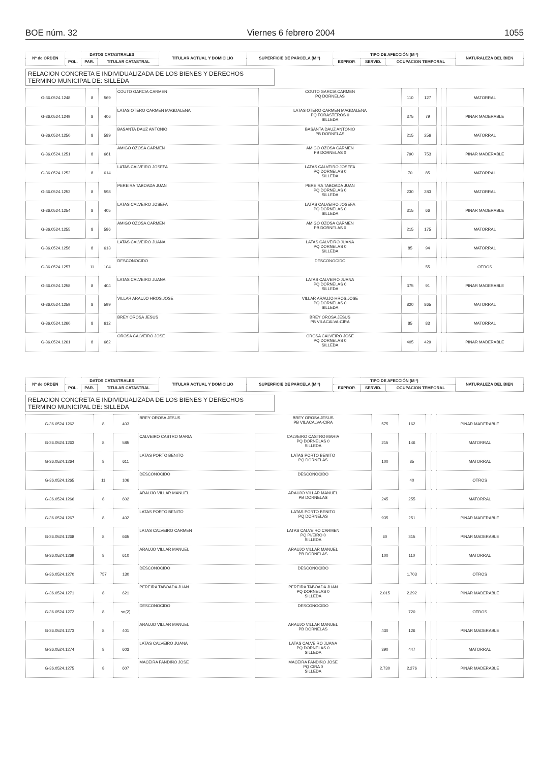BOE núm. 32 Viernes 6 febrero 2004 1055
| Nº de ORDEN | DATOS CATASTRALES | | | TITULAR ACTUAL Y DOMICILIO | SUPERFICIE DE PARCELA (M ²) | TIPO DE AFECCIÓN (M ²) | | | NATURALEZA DEL BIEN |
| --- | --- | --- | --- | --- | --- | --- | --- | --- | --- |
| | POL. | PAR. | TITULAR CATASTRAL | | | EXPROP. | SERVID. | OCUPACION TEMPORAL | |
RELACION CONCRETA E INDIVIDUALIZADA DE LOS BIENES Y DERECHOS
TERMINO MUNICIPAL DE: SILLEDA
| G-36.0524.1248 | 8 | 569 | COUTO GARCIA CARMEN | COUTO GARCIA CARMEN PQ DORNELAS | 110 | 127 | | | MATORRAL |
| G-36.0524.1249 | 8 | 406 | LATAS OTERO CARMEN MAGDALENA | LATAS OTERO CARMEN MAGDALENA PQ FORASTEROS 0 SILLEDA | 375 | 79 | | | PINAR MADERABLE |
| G-36.0524.1250 | 8 | 589 | BASANTA DAUZ ANTONIO | BASANTA DAUZ ANTONIO PB DORNELAS | 215 | 256 | | | MATORRAL |
| G-36.0524.1251 | 8 | 661 | AMIGO OZOSA CARMEN | AMIGO OZOSA CARMEN PB DORNELAS 0 | 790 | 753 | | | PINAR MADERABLE |
| G-36.0524.1252 | 8 | 614 | LATAS CALVEIRO JOSEFA | LATAS CALVEIRO JOSEFA PQ DORNELAS 0 SILLEDA | 70 | 85 | | | MATORRAL |
| G-36.0524.1253 | 8 | 598 | PEREIRA TABOADA JUAN | PEREIRA TABOADA JUAN PQ DORNELAS 0 SILLEDA | 230 | 283 | | | MATORRAL |
| G-36.0524.1254 | 8 | 405 | LATAS CALVEIRO JOSEFA | LATAS CALVEIRO JOSEFA PQ DORNELAS 0 SILLEDA | 315 | 66 | | | PINAR MADERABLE |
| G-36.0524.1255 | 8 | 586 | AMIGO OZOSA CARMEN | AMIGO OZOSA CARMEN PB DORNELAS 0 | 215 | 175 | | | MATORRAL |
| G-36.0524.1256 | 8 | 613 | LATAS CALVEIRO JUANA | LATAS CALVEIRO JUANA PQ DORNELAS 0 SILLEDA | 85 | 94 | | | MATORRAL |
| G-36.0524.1257 | 11 | 104 | DESCONOCIDO | DESCONOCIDO | | 55 | | | OTROS |
| G-36.0524.1258 | 8 | 404 | LATAS CALVEIRO JUANA | LATAS CALVEIRO JUANA PQ DORNELAS 0 SILLEDA | 375 | 91 | | | PINAR MADERABLE |
| G-36.0524.1259 | 8 | 599 | VILLAR ARAUJO HROS.JOSE | VILLAR ARAUJO HROS.JOSE PQ DORNELAS 0 SILLEDA | 820 | 865 | | | MATORRAL |
| G-36.0524.1260 | 8 | 612 | BREY OROSA JESUS | BREY OROSA JESUS PB VILACALVA-CIRA | 85 | 83 | | | MATORRAL |
| G-36.0524.1261 | 8 | 662 | OROSA CALVEIRO JOSE | OROSA CALVEIRO JOSE PQ DORNELAS 0 SILLEDA | 405 | 429 | | | PINAR MADERABLE |
| Nº de ORDEN | DATOS CATASTRALES | | | TITULAR ACTUAL Y DOMICILIO | SUPERFICIE DE PARCELA (M ²) | TIPO DE AFECCIÓN (M ²) | | | NATURALEZA DEL BIEN |
| --- | --- | --- | --- | --- | --- | --- | --- | --- | --- |
| | POL. | PAR. | TITULAR CATASTRAL | | | EXPROP. | SERVID. | OCUPACION TEMPORAL | |
RELACION CONCRETA E INDIVIDUALIZADA DE LOS BIENES Y DERECHOS
TERMINO MUNICIPAL DE: SILLEDA
| G-36.0524.1262 | 8 | 403 | BREY OROSA JESUS | BREY OROSA JESUS PB VILACALVA-CIRA | 575 | 162 | | | PINAR MADERABLE |
| G-36.0524.1263 | 8 | 585 | CALVEIRO CASTRO MARIA | CALVEIRO CASTRO MARIA PQ DORNELAS 0 SILLEDA | 215 | 146 | | | MATORRAL |
| G-36.0524.1264 | 8 | 611 | LATAS PORTO BENITO | LATAS PORTO BENITO PQ DORNELAS | 100 | 85 | | | MATORRAL |
| G-36.0524.1265 | 11 | 106 | DESCONOCIDO | DESCONOCIDO | | 40 | | | OTROS |
| G-36.0524.1266 | 8 | 602 | ARAUJO VILLAR MANUEL | ARAUJO VILLAR MANUEL PB DORNELAS | 245 | 255 | | | MATORRAL |
| G-36.0524.1267 | 8 | 402 | LATAS PORTO BENITO | LATAS PORTO BENITO PQ DORNELAS | 935 | 251 | | | PINAR MADERABLE |
| G-36.0524.1268 | 8 | 665 | LATAS CALVEIRO CARMEN | LATAS CALVEIRO CARMEN PQ PI/EIRO 0 SILLEDA | 60 | 315 | | | PINAR MADERABLE |
| G-36.0524.1269 | 8 | 610 | ARAUJO VILLAR MANUEL | ARAUJO VILLAR MANUEL PB DORNELAS | 100 | 110 | | | MATORRAL |
| G-36.0524.1270 | 757 | 130 | DESCONOCIDO | DESCONOCIDO | | 1.703 | | | OTROS |
| G-36.0524.1271 | 8 | 621 | PEREIRA TABOADA JUAN | PEREIRA TABOADA JUAN PQ DORNELAS 0 SILLEDA | 2.015 | 2.292 | | | PINAR MADERABLE |
| G-36.0524.1272 | 8 | sn(2) | DESCONOCIDO | DESCONOCIDO | | 720 | | | OTROS |
| G-36.0524.1273 | 8 | 401 | ARAUJO VILLAR MANUEL | ARAUJO VILLAR MANUEL PB DORNELAS | 430 | 126 | | | PINAR MADERABLE |
| G-36.0524.1274 | 8 | 603 | LATAS CALVEIRO JUANA | LATAS CALVEIRO JUANA PQ DORNELAS 0 SILLEDA | 390 | 447 | | | MATORRAL |
| G-36.0524.1275 | 8 | 607 | MACEIRA FANDIÑO JOSE | MACEIRA FANDIÑO JOSE PQ CIRA 0 SILLEDA | 2.730 | 2.276 | | | PINAR MADERABLE |